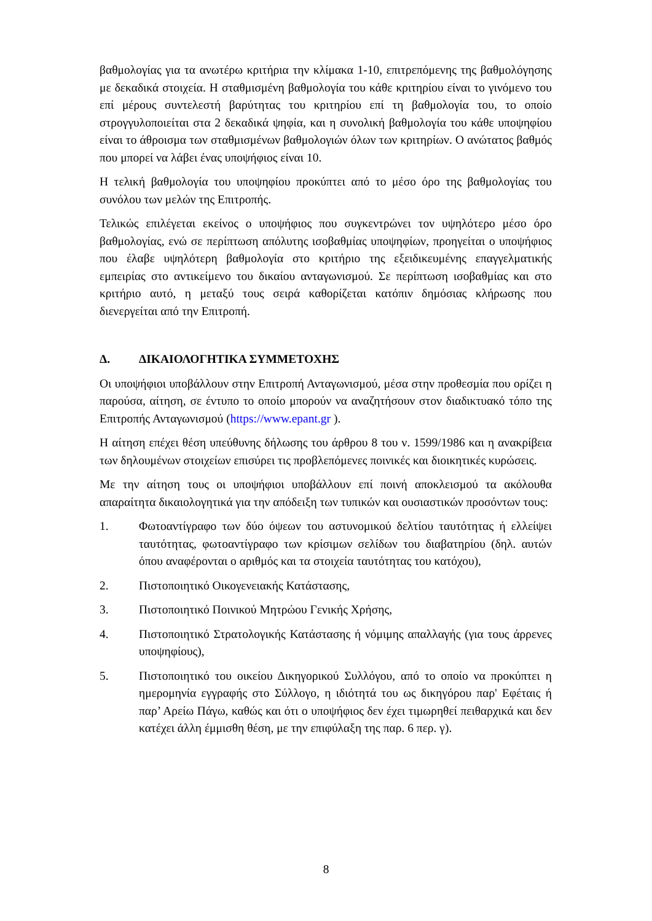βαθμολογίας για τα ανωτέρω κριτήρια την κλίμακα 1-10, επιτρεπόμενης της βαθμολόγησης με δεκαδικά στοιχεία. Η σταθμισμένη βαθμολογία του κάθε κριτηρίου είναι το γινόμενο του επί μέρους συντελεστή βαρύτητας του κριτηρίου επί τη βαθμολογία του, το οποίο στρογγυλοποιείται στα 2 δεκαδικά ψηφία, και η συνολική βαθμολογία του κάθε υποψηφίου είναι το άθροισμα των σταθμισμένων βαθμολογιών όλων των κριτηρίων. Ο ανώτατος βαθμός που μπορεί να λάβει ένας υποψήφιος είναι 10.
Η τελική βαθμολογία του υποψηφίου προκύπτει από το μέσο όρο της βαθμολογίας του συνόλου των μελών της Επιτροπής.
Τελικώς επιλέγεται εκείνος ο υποψήφιος που συγκεντρώνει τον υψηλότερο μέσο όρο βαθμολογίας, ενώ σε περίπτωση απόλυτης ισοβαθμίας υποψηφίων, προηγείται ο υποψήφιος που έλαβε υψηλότερη βαθμολογία στο κριτήριο της εξειδικευμένης επαγγελματικής εμπειρίας στο αντικείμενο του δικαίου ανταγωνισμού. Σε περίπτωση ισοβαθμίας και στο κριτήριο αυτό, η μεταξύ τους σειρά καθορίζεται κατόπιν δημόσιας κλήρωσης που διενεργείται από την Επιτροπή.
Δ. ΔΙΚΑΙΟΛΟΓΗΤΙΚΑ ΣΥΜΜΕΤΟΧΗΣ
Οι υποψήφιοι υποβάλλουν στην Επιτροπή Ανταγωνισμού, μέσα στην προθεσμία που ορίζει η παρούσα, αίτηση, σε έντυπο το οποίο μπορούν να αναζητήσουν στον διαδικτυακό τόπο της Επιτροπής Ανταγωνισμού (https://www.epant.gr ).
Η αίτηση επέχει θέση υπεύθυνης δήλωσης του άρθρου 8 του ν. 1599/1986 και η ανακρίβεια των δηλουμένων στοιχείων επισύρει τις προβλεπόμενες ποινικές και διοικητικές κυρώσεις.
Με την αίτηση τους οι υποψήφιοι υποβάλλουν επί ποινή αποκλεισμού τα ακόλουθα απαραίτητα δικαιολογητικά για την απόδειξη των τυπικών και ουσιαστικών προσόντων τους:
1. Φωτοαντίγραφο των δύο όψεων του αστυνομικού δελτίου ταυτότητας ή ελλείψει ταυτότητας, φωτοαντίγραφο των κρίσιμων σελίδων του διαβατηρίου (δηλ. αυτών όπου αναφέρονται ο αριθμός και τα στοιχεία ταυτότητας του κατόχου),
2. Πιστοποιητικό Οικογενειακής Κατάστασης,
3. Πιστοποιητικό Ποινικού Μητρώου Γενικής Χρήσης,
4. Πιστοποιητικό Στρατολογικής Κατάστασης ή νόμιμης απαλλαγής (για τους άρρενες υποψηφίους),
5. Πιστοποιητικό του οικείου Δικηγορικού Συλλόγου, από το οποίο να προκύπτει η ημερομηνία εγγραφής στο Σύλλογο, η ιδιότητά του ως δικηγόρου παρ' Εφέταις ή παρ’ Αρείω Πάγω, καθώς και ότι ο υποψήφιος δεν έχει τιμωρηθεί πειθαρχικά και δεν κατέχει άλλη έμμισθη θέση, με την επιφύλαξη της παρ. 6 περ. γ).
8